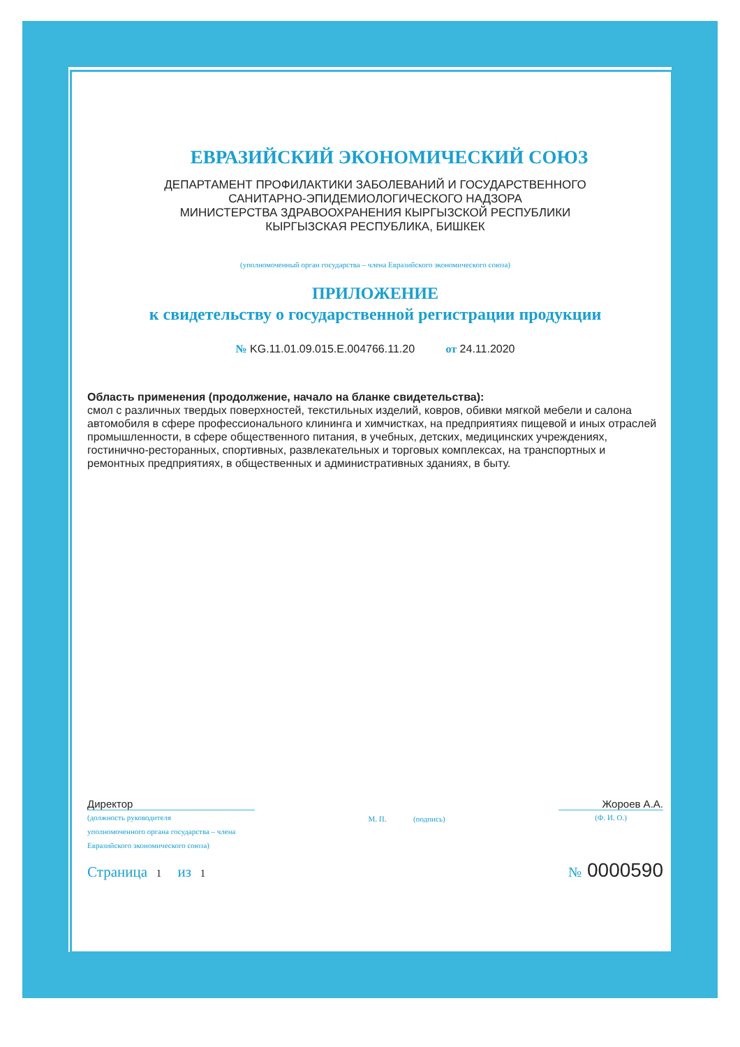ЕВРАЗИЙСКИЙ ЭКОНОМИЧЕСКИЙ СОЮЗ
ДЕПАРТАМЕНТ ПРОФИЛАКТИКИ ЗАБОЛЕВАНИЙ И ГОСУДАРСТВЕННОГО
САНИТАРНО-ЭПИДЕМИОЛОГИЧЕСКОГО НАДЗОРА
МИНИСТЕРСТВА ЗДРАВООХРАНЕНИЯ КЫРГЫЗСКОЙ РЕСПУБЛИКИ
КЫРГЫЗСКАЯ РЕСПУБЛИКА, БИШКЕК
(уполномоченный орган государства – члена Евразийского экономического союза)
ПРИЛОЖЕНИЕ
к свидетельству о государственной регистрации продукции
№ KG.11.01.09.015.E.004766.11.20 от 24.11.2020
Область применения (продолжение, начало на бланке свидетельства):
смол с различных твердых поверхностей, текстильных изделий, ковров, обивки мягкой мебели и салона автомобиля в сфере профессионального клининга и химчистках, на предприятиях пищевой и иных отраслей промышленности, в сфере общественного питания, в учебных, детских, медицинских учреждениях, гостинично-ресторанных, спортивных, развлекательных и торговых комплексах, на транспортных и ремонтных предприятиях, в общественных и административных зданиях, в быту.
Директор
(должность руководителя
уполномоченного органа государства – члена
Евразийского экономического союза)
М. П. (подпись)
Жороев А.А.
(Ф. И. О.)
Страница 1 из 1
№ 0000590